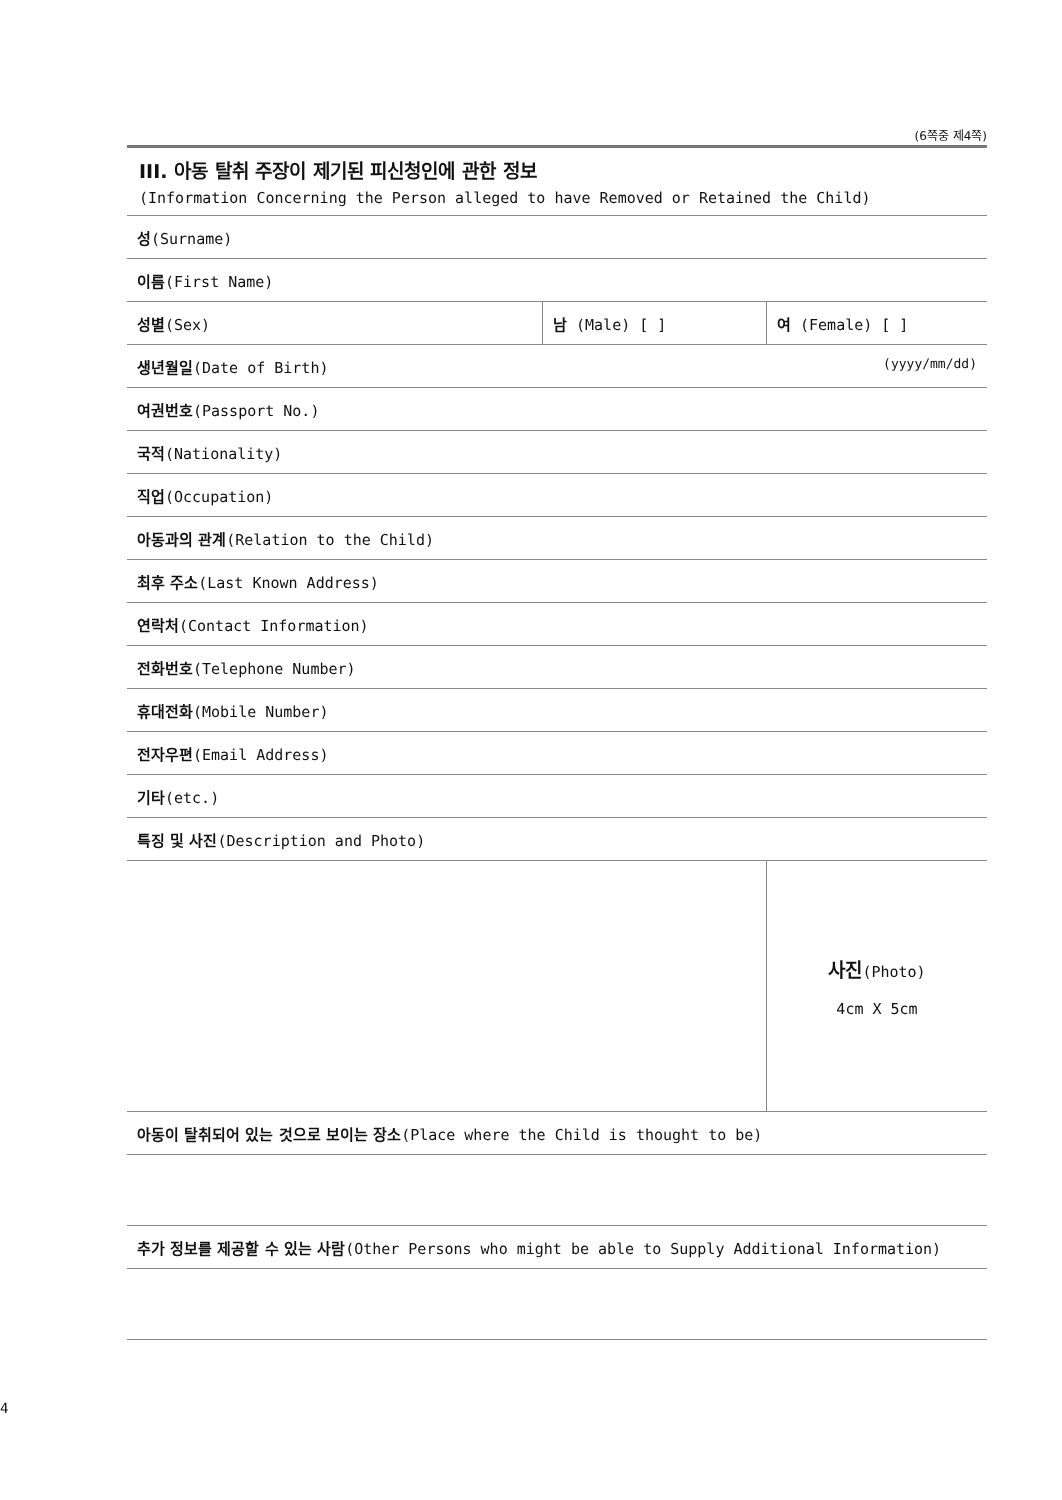(6쪽중 제4쪽)
III. 아동 탈취 주장이 제기된 피신청인에 관한 정보
(Information Concerning the Person alleged to have Removed or Retained the Child)
| 성 (Surname) | | |
| 이름 (First Name) | | |
| 성별 (Sex) | 남 (Male) [ ] | 여 (Female) [ ] |
| 생년월일 (Date of Birth) (yyyy/mm/dd) | | |
| 여권번호 (Passport No.) | | |
| 국적 (Nationality) | | |
| 직업 (Occupation) | | |
| 아동과의 관계 (Relation to the Child) | | |
| 최후 주소 (Last Known Address) | | |
| 연락처 (Contact Information) | | |
| 전화번호 (Telephone Number) | | |
| 휴대전화 (Mobile Number) | | |
| 전자우편 (Email Address) | | |
| 기타 (etc.) | | |
| 특징 및 사진 (Description and Photo) | | |
| | | 사진 (Photo) 4cm X 5cm |
| 아동이 탈취되어 있는 것으로 보이는 장소 (Place where the Child is thought to be) | | |
| 추가 정보를 제공할 수 있는 사람 (Other Persons who might be able to Supply Additional Information) | | |
4